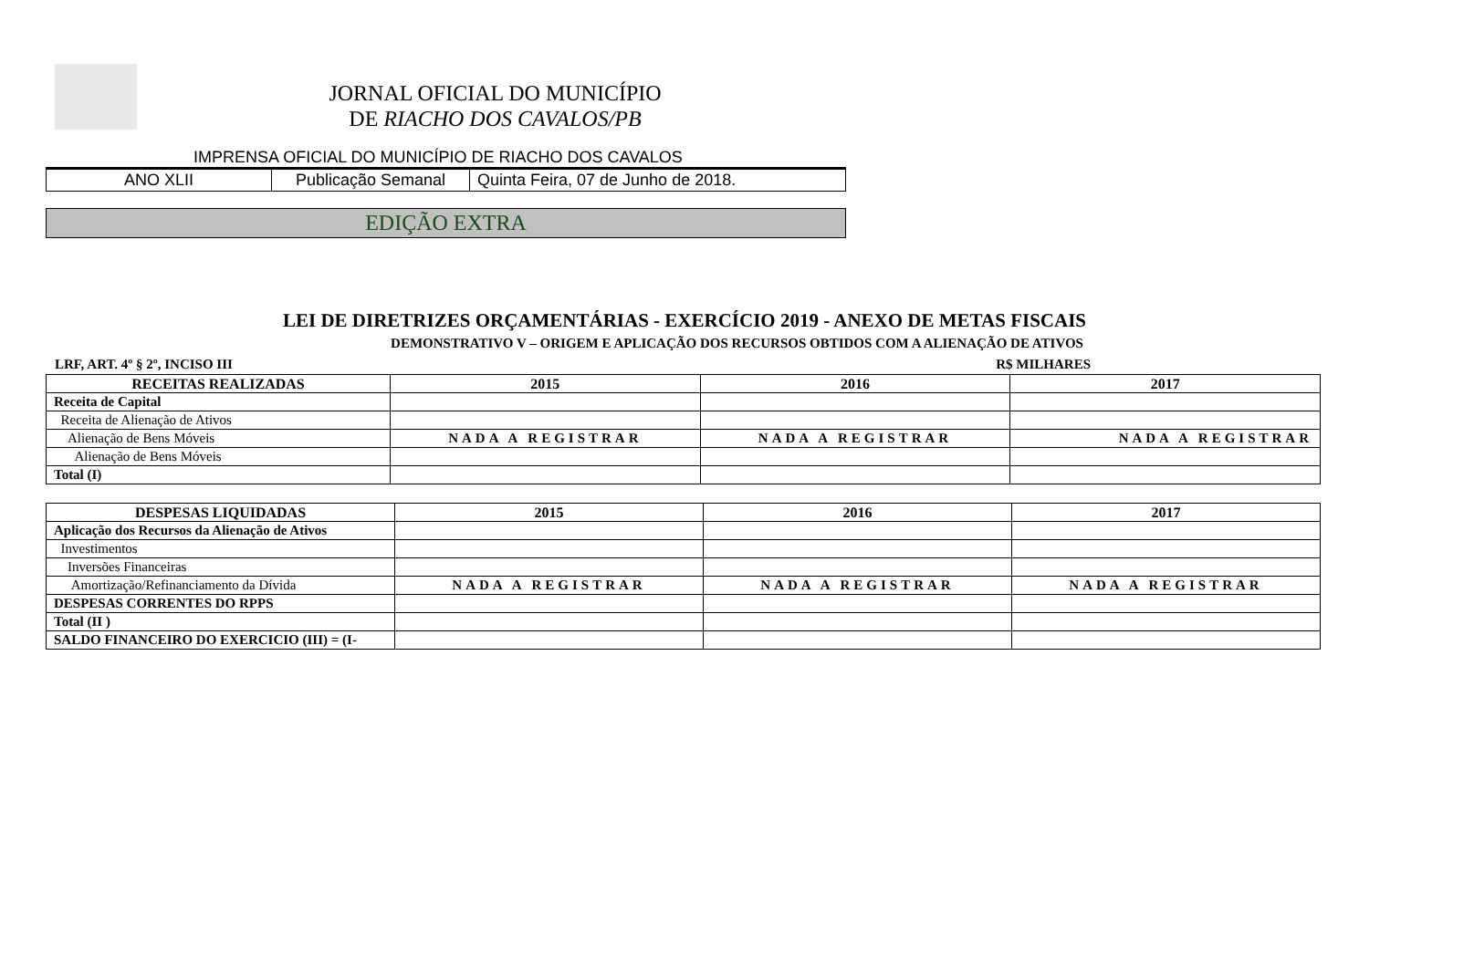JORNAL OFICIAL DO MUNICÍPIO
DE RIACHO DOS CAVALOS/PB
IMPRENSA OFICIAL DO MUNICÍPIO DE RIACHO DOS CAVALOS
| ANO XLII | Publicação Semanal | Quinta Feira, 07 de Junho de 2018. |
EDIÇÃO EXTRA
LEI DE DIRETRIZES ORÇAMENTÁRIAS - EXERCÍCIO 2019 - ANEXO DE METAS FISCAIS
DEMONSTRATIVO V – ORIGEM E APLICAÇÃO DOS RECURSOS OBTIDOS COM A ALIENAÇÃO DE ATIVOS
LRF, ART. 4º § 2º, INCISO III R$ MILHARES
| RECEITAS REALIZADAS | 2015 | 2016 | 2017 |
| --- | --- | --- | --- |
| Receita de Capital | | | |
| Receita de Alienação de Ativos | | | |
| Alienação de Bens Móveis | NADA A REGISTRAR | NADA A REGISTRAR | NADA A REGISTRAR |
| Alienação de Bens Móveis | | | |
| Total (I) | | | |
| DESPESAS LIQUIDADAS | 2015 | 2016 | 2017 |
| --- | --- | --- | --- |
| Aplicação dos Recursos da Alienação de Ativos | | | |
| Investimentos | | | |
| Inversões Financeiras | | | |
| Amortização/Refinanciamento da Dívida | NADA A REGISTRAR | NADA A REGISTRAR | NADA A REGISTRAR |
| DESPESAS CORRENTES DO RPPS | | | |
| Total (II ) | | | |
| SALDO FINANCEIRO DO EXERCICIO (III) = (I- | | | |